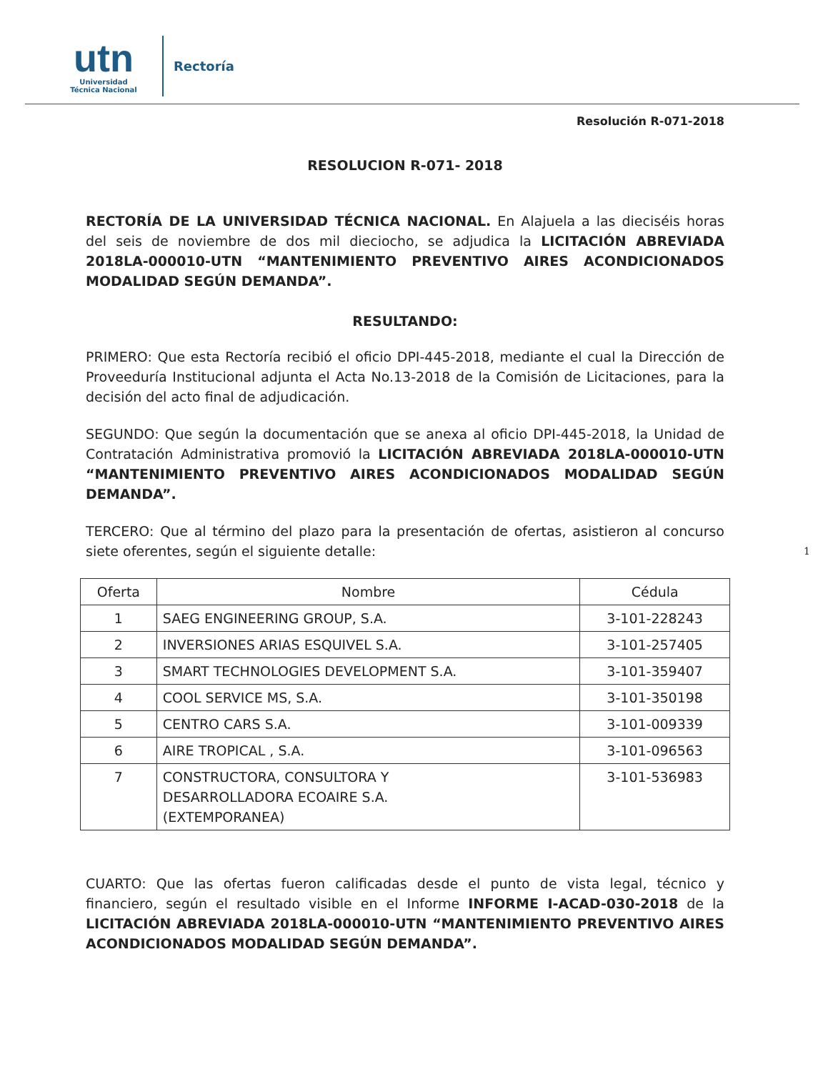utn
Universidad
Técnica Nacional
Rectoría
Resolución R-071-2018
RESOLUCION R-071- 2018
RECTORÍA DE LA UNIVERSIDAD TÉCNICA NACIONAL. En Alajuela a las dieciséis horas del seis de noviembre de dos mil dieciocho, se adjudica la LICITACIÓN ABREVIADA 2018LA-000010-UTN “MANTENIMIENTO PREVENTIVO AIRES ACONDICIONADOS MODALIDAD SEGÚN DEMANDA”.
RESULTANDO:
PRIMERO: Que esta Rectoría recibió el oficio DPI-445-2018, mediante el cual la Dirección de Proveeduría Institucional adjunta el Acta No.13-2018 de la Comisión de Licitaciones, para la decisión del acto final de adjudicación.
SEGUNDO: Que según la documentación que se anexa al oficio DPI-445-2018, la Unidad de Contratación Administrativa promovió la LICITACIÓN ABREVIADA 2018LA-000010-UTN “MANTENIMIENTO PREVENTIVO AIRES ACONDICIONADOS MODALIDAD SEGÚN DEMANDA”.
TERCERO: Que al término del plazo para la presentación de ofertas, asistieron al concurso siete oferentes, según el siguiente detalle: 1
| Oferta | Nombre | Cédula |
| --- | --- | --- |
| 1 | SAEG ENGINEERING GROUP, S.A. | 3-101-228243 |
| 2 | INVERSIONES ARIAS ESQUIVEL S.A. | 3-101-257405 |
| 3 | SMART TECHNOLOGIES DEVELOPMENT S.A. | 3-101-359407 |
| 4 | COOL SERVICE MS, S.A. | 3-101-350198 |
| 5 | CENTRO CARS S.A. | 3-101-009339 |
| 6 | AIRE TROPICAL , S.A. | 3-101-096563 |
| 7 | CONSTRUCTORA, CONSULTORA Y DESARROLLADORA ECOAIRE S.A. (EXTEMPORANEA) | 3-101-536983 |
CUARTO: Que las ofertas fueron calificadas desde el punto de vista legal, técnico y financiero, según el resultado visible en el Informe INFORME I-ACAD-030-2018 de la LICITACIÓN ABREVIADA 2018LA-000010-UTN “MANTENIMIENTO PREVENTIVO AIRES ACONDICIONADOS MODALIDAD SEGÚN DEMANDA”.